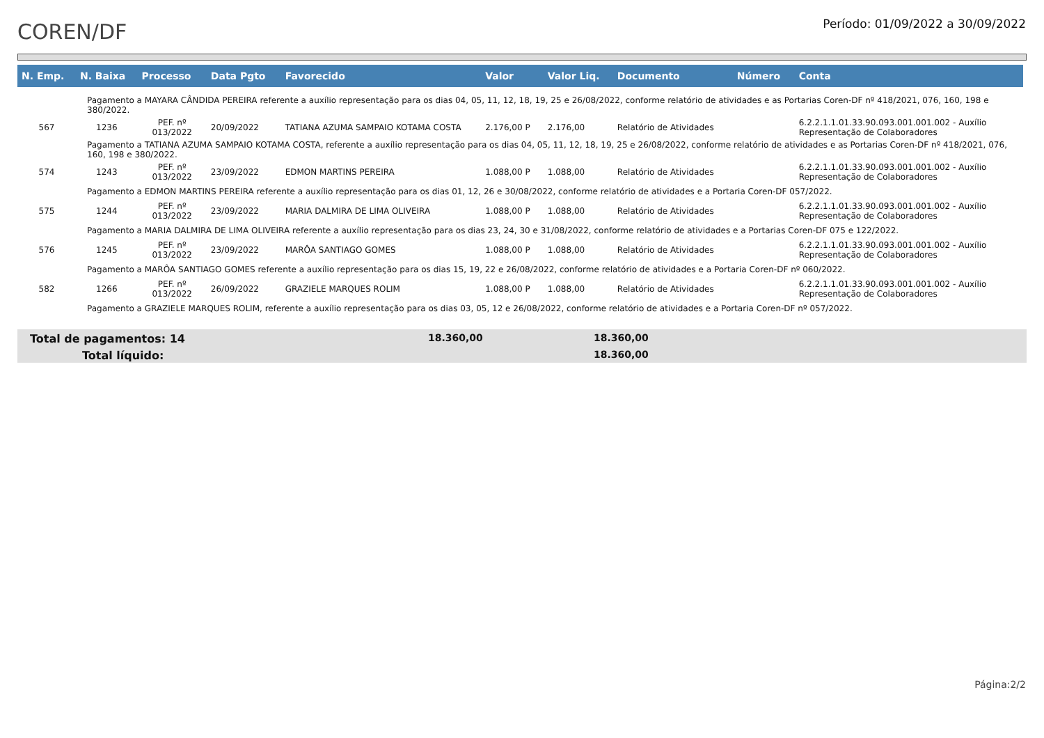COREN/DF
Período: 01/09/2022 a 30/09/2022
| N. Emp. | N. Baixa | Processo | Data Pgto | Favorecido | Valor | Valor Liq. | Documento | Número | Conta |
| --- | --- | --- | --- | --- | --- | --- | --- | --- | --- |
| Pagamento a MAYARA CÂNDIDA PEREIRA referente a auxílio representação para os dias 04, 05, 11, 12, 18, 19, 25 e 26/08/2022, conforme relatório de atividades e as Portarias Coren-DF nº 418/2021, 076, 160, 198 e 380/2022. | | | | | | | | | |
| 567 | 1236 | PEF. nº 013/2022 | 20/09/2022 | TATIANA AZUMA SAMPAIO KOTAMA COSTA | 2.176,00 P | 2.176,00 | Relatório de Atividades | | 6.2.2.1.1.01.33.90.093.001.001.002 - Auxílio Representação de Colaboradores |
| Pagamento a TATIANA AZUMA SAMPAIO KOTAMA COSTA, referente a auxílio representação para os dias 04, 05, 11, 12, 18, 19, 25 e 26/08/2022, conforme relatório de atividades e as Portarias Coren-DF nº 418/2021, 076, 160, 198 e 380/2022. | | | | | | | | | |
| 574 | 1243 | PEF. nº 013/2022 | 23/09/2022 | EDMON MARTINS PEREIRA | 1.088,00 P | 1.088,00 | Relatório de Atividades | | 6.2.2.1.1.01.33.90.093.001.001.002 - Auxílio Representação de Colaboradores |
| Pagamento a EDMON MARTINS PEREIRA referente a auxílio representação para os dias 01, 12, 26 e 30/08/2022, conforme relatório de atividades e a Portaria Coren-DF 057/2022. | | | | | | | | | |
| 575 | 1244 | PEF. nº 013/2022 | 23/09/2022 | MARIA DALMIRA DE LIMA OLIVEIRA | 1.088,00 P | 1.088,00 | Relatório de Atividades | | 6.2.2.1.1.01.33.90.093.001.001.002 - Auxílio Representação de Colaboradores |
| Pagamento a MARIA DALMIRA DE LIMA OLIVEIRA referente a auxílio representação para os dias 23, 24, 30 e 31/08/2022, conforme relatório de atividades e a Portarias Coren-DF 075 e 122/2022. | | | | | | | | | |
| 576 | 1245 | PEF. nº 013/2022 | 23/09/2022 | MARÔA SANTIAGO GOMES | 1.088,00 P | 1.088,00 | Relatório de Atividades | | 6.2.2.1.1.01.33.90.093.001.001.002 - Auxílio Representação de Colaboradores |
| Pagamento a MARÔA SANTIAGO GOMES referente a auxílio representação para os dias 15, 19, 22 e 26/08/2022, conforme relatório de atividades e a Portaria Coren-DF nº 060/2022. | | | | | | | | | |
| 582 | 1266 | PEF. nº 013/2022 | 26/09/2022 | GRAZIELE MARQUES ROLIM | 1.088,00 P | 1.088,00 | Relatório de Atividades | | 6.2.2.1.1.01.33.90.093.001.001.002 - Auxílio Representação de Colaboradores |
| Pagamento a GRAZIELE MARQUES ROLIM, referente a auxílio representação para os dias 03, 05, 12 e 26/08/2022, conforme relatório de atividades e a Portaria Coren-DF nº 057/2022. | | | | | | | | | |
Total de pagamentos: 14 18.360,00 18.360,00
Total líquido: 18.360,00
Página:2/2